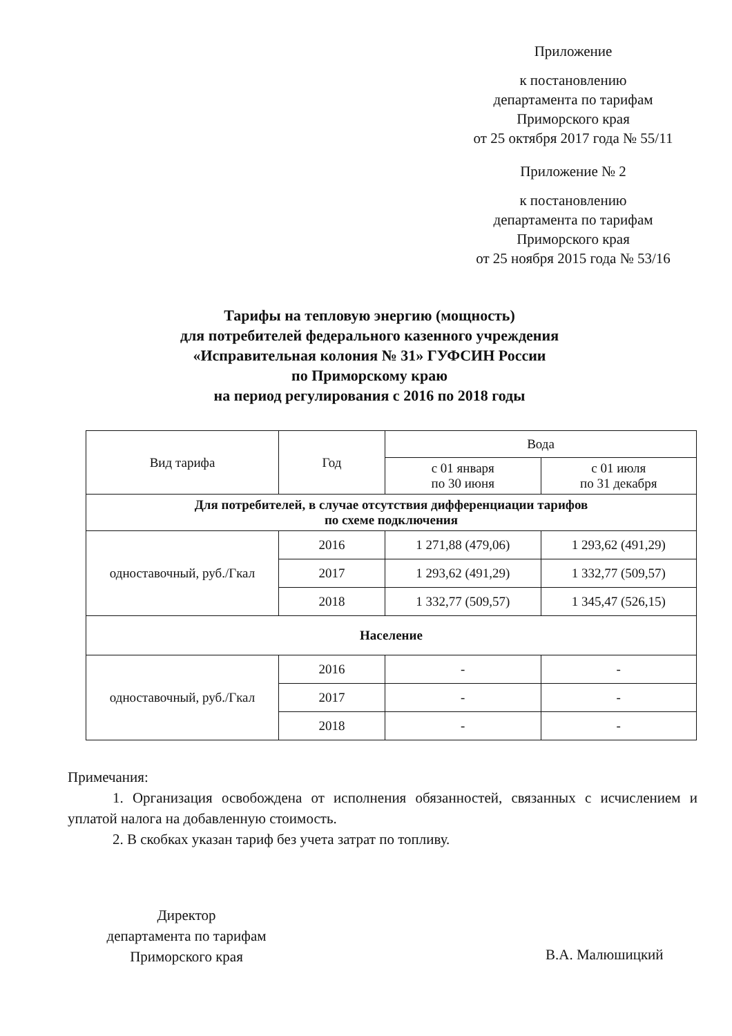Приложение
к постановлению
департамента по тарифам
Приморского края
от 25 октября 2017 года № 55/11
Приложение № 2
к постановлению
департамента по тарифам
Приморского края
от 25 ноября 2015 года № 53/16
Тарифы на тепловую энергию (мощность)
для потребителей федерального казенного учреждения
«Исправительная колония № 31» ГУФСИН России
по Приморскому краю
на период регулирования с 2016 по 2018 годы
| Вид тарифа | Год | Вода | |
| --- | --- | --- | --- |
| | | с 01 января по 30 июня | с 01 июля по 31 декабря |
| Для потребителей, в случае отсутствия дифференциации тарифов по схеме подключения | | | |
| одноставочный, руб./Гкал | 2016 | 1 271,88 (479,06) | 1 293,62 (491,29) |
| | 2017 | 1 293,62 (491,29) | 1 332,77 (509,57) |
| | 2018 | 1 332,77 (509,57) | 1 345,47 (526,15) |
| Население | | | |
| одноставочный, руб./Гкал | 2016 | - | - |
| | 2017 | - | - |
| | 2018 | - | - |
Примечания:
1. Организация освобождена от исполнения обязанностей, связанных с исчислением и уплатой налога на добавленную стоимость.
2. В скобках указан тариф без учета затрат по топливу.
Директор
департамента по тарифам
Приморского края
В.А. Малюшицкий